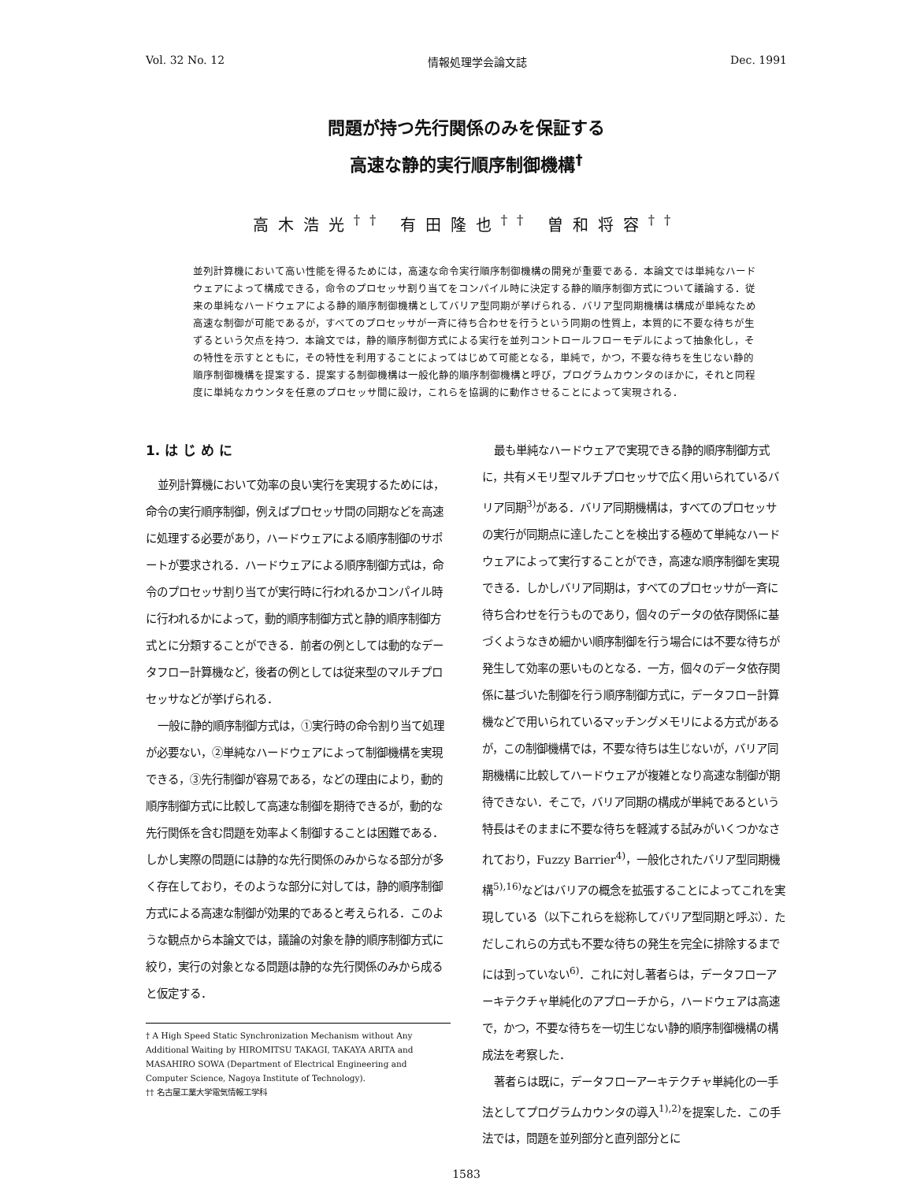Vol. 32 No. 12 情報処理学会論文誌 Dec. 1991
問題が持つ先行関係のみを保証する
高速な静的実行順序制御機構<sup>†</sup>
高木浩光<sup>††</sup> 有田隆也<sup>††</sup> 曽和将容<sup>††</sup>
並列計算機において高い性能を得るためには，高速な命令実行順序制御機構の開発が重要である．本論文では単純なハードウェアによって構成できる，命令のプロセッサ割り当てをコンパイル時に決定する静的順序制御方式について議論する．従来の単純なハードウェアによる静的順序制御機構としてバリア型同期が挙げられる．バリア型同期機構は構成が単純なため高速な制御が可能であるが，すべてのプロセッサが一斉に待ち合わせを行うという同期の性質上，本質的に不要な待ちが生ずるという欠点を持つ．本論文では，静的順序制御方式による実行を並列コントロールフローモデルによって抽象化し，その特性を示すとともに，その特性を利用することによってはじめて可能となる，単純で，かつ，不要な待ちを生じない静的順序制御機構を提案する．提案する制御機構は一般化静的順序制御機構と呼び，プログラムカウンタのほかに，それと同程度に単純なカウンタを任意のプロセッサ間に設け，これらを協調的に動作させることによって実現される．
1. は じ め に
並列計算機において効率の良い実行を実現するためには，命令の実行順序制御，例えばプロセッサ間の同期などを高速に処理する必要があり，ハードウェアによる順序制御のサポートが要求される．ハードウェアによる順序制御方式は，命令のプロセッサ割り当てが実行時に行われるかコンパイル時に行われるかによって，動的順序制御方式と静的順序制御方式とに分類することができる．前者の例としては動的なデータフロー計算機など，後者の例としては従来型のマルチプロセッサなどが挙げられる．
一般に静的順序制御方式は，①実行時の命令割り当て処理が必要ない，②単純なハードウェアによって制御機構を実現できる，③先行制御が容易である，などの理由により，動的順序制御方式に比較して高速な制御を期待できるが，動的な先行関係を含む問題を効率よく制御することは困難である．しかし実際の問題には静的な先行関係のみからなる部分が多く存在しており，そのような部分に対しては，静的順序制御方式による高速な制御が効果的であると考えられる．このような観点から本論文では，議論の対象を静的順序制御方式に絞り，実行の対象となる問題は静的な先行関係のみから成ると仮定する．
† A High Speed Static Synchronization Mechanism without Any Additional Waiting by HIROMITSU TAKAGI, TAKAYA ARITA and MASAHIRO SOWA (Department of Electrical Engineering and Computer Science, Nagoya Institute of Technology).
†† 名古屋工業大学電気情報工学科
最も単純なハードウェアで実現できる静的順序制御方式に，共有メモリ型マルチプロセッサで広く用いられているバリア同期<sup>3)</sup>がある．バリア同期機構は，すべてのプロセッサの実行が同期点に達したことを検出する極めて単純なハードウェアによって実行することができ，高速な順序制御を実現できる．しかしバリア同期は，すべてのプロセッサが一斉に待ち合わせを行うものであり，個々のデータの依存関係に基づくようなきめ細かい順序制御を行う場合には不要な待ちが発生して効率の悪いものとなる．一方，個々のデータ依存関係に基づいた制御を行う順序制御方式に，データフロー計算機などで用いられているマッチングメモリによる方式があるが，この制御機構では，不要な待ちは生じないが，バリア同期機構に比較してハードウェアが複雑となり高速な制御が期待できない．そこで，バリア同期の構成が単純であるという特長はそのままに不要な待ちを軽減する試みがいくつかなされており，Fuzzy Barrier<sup>4)</sup>，一般化されたバリア型同期機構<sup>5),16)</sup>などはバリアの概念を拡張することによってこれを実現している（以下これらを総称してバリア型同期と呼ぶ）．ただしこれらの方式も不要な待ちの発生を完全に排除するまでには到っていない<sup>6)</sup>．これに対し著者らは，データフローアーキテクチャ単純化のアプローチから，ハードウェアは高速で，かつ，不要な待ちを一切生じない静的順序制御機構の構成法を考察した．
著者らは既に，データフローアーキテクチャ単純化の一手法としてプログラムカウンタの導入<sup>1),2)</sup>を提案した．この手法では，問題を並列部分と直列部分とに
1583